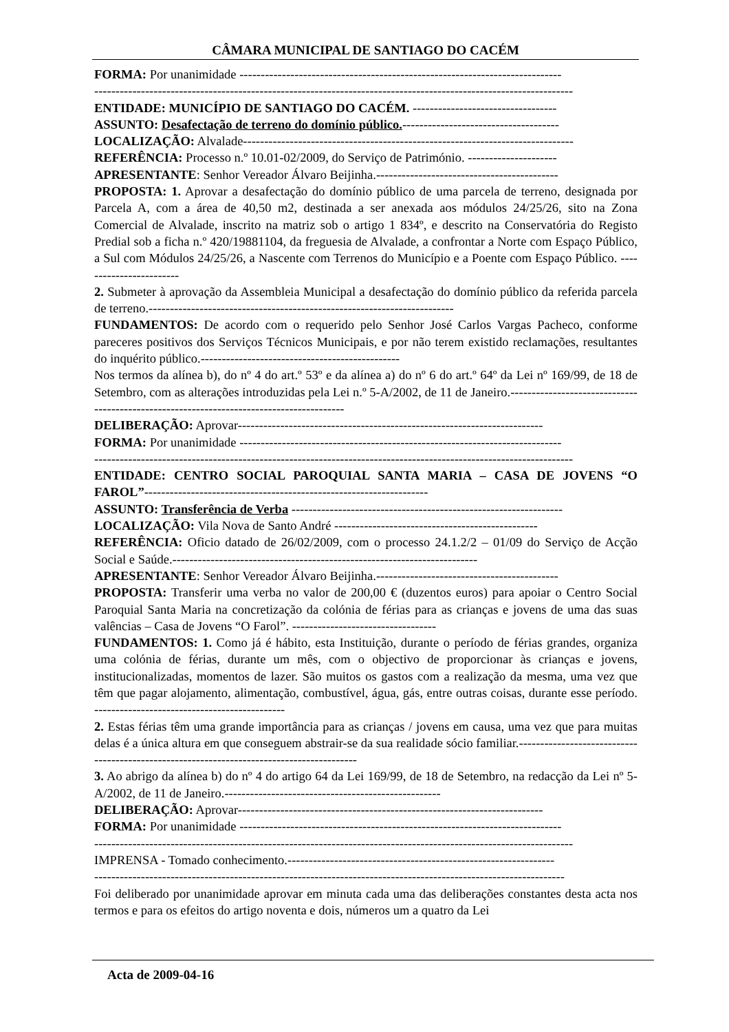CÂMARA MUNICIPAL DE SANTIAGO DO CACÉM
FORMA: Por unanimidade ----------------------------------------------------------------------------
-----------------------------------------------------------------------------------------------------------------
ENTIDADE: MUNICÍPIO DE SANTIAGO DO CACÉM. ----------------------------------
ASSUNTO: Desafectação de terreno do domínio público.-------------------------------------
LOCALIZAÇÃO: Alvalade------------------------------------------------------------------------------
REFERÊNCIA: Processo n.º 10.01-02/2009, do Serviço de Património. ---------------------
APRESENTANTE: Senhor Vereador Álvaro Beijinha.-------------------------------------------
PROPOSTA: 1. Aprovar a desafectação do domínio público de uma parcela de terreno, designada por Parcela A, com a área de 40,50 m2, destinada a ser anexada aos módulos 24/25/26, sito na Zona Comercial de Alvalade, inscrito na matriz sob o artigo 1 834º, e descrito na Conservatória do Registo Predial sob a ficha n.º 420/19881104, da freguesia de Alvalade, a confrontar a Norte com Espaço Público, a Sul com Módulos 24/25/26, a Nascente com Terrenos do Município e a Poente com Espaço Público. ------------------------
2. Submeter à aprovação da Assembleia Municipal a desafectação do domínio público da referida parcela de terreno.------------------------------------------------------------------------
FUNDAMENTOS: De acordo com o requerido pelo Senhor José Carlos Vargas Pacheco, conforme pareceres positivos dos Serviços Técnicos Municipais, e por não terem existido reclamações, resultantes do inquérito público.-----------------------------------------------
Nos termos da alínea b), do nº 4 do art.º 53º e da alínea a) do nº 6 do art.º 64º da Lei nº 169/99, de 18 de Setembro, com as alterações introduzidas pela Lei n.º 5-A/2002, de 11 de Janeiro.-----------------------------------------------------------------------------------------
DELIBERAÇÃO: Aprovar------------------------------------------------------------------------
FORMA: Por unanimidade ----------------------------------------------------------------------------
-----------------------------------------------------------------------------------------------------------------
ENTIDADE: CENTRO SOCIAL PAROQUIAL SANTA MARIA – CASA DE JOVENS “O FAROL”-------------------------------------------------------------------
ASSUNTO: Transferência de Verba ----------------------------------------------------------------
LOCALIZAÇÃO: Vila Nova de Santo André ------------------------------------------------
REFERÊNCIA: Oficio datado de 26/02/2009, com o processo 24.1.2/2 – 01/09 do Serviço de Acção Social e Saúde.------------------------------------------------------------------------
APRESENTANTE: Senhor Vereador Álvaro Beijinha.-------------------------------------------
PROPOSTA: Transferir uma verba no valor de 200,00 € (duzentos euros) para apoiar o Centro Social Paroquial Santa Maria na concretização da colónia de férias para as crianças e jovens de uma das suas valências – Casa de Jovens “O Farol”. ----------------------------------
FUNDAMENTOS: 1. Como já é hábito, esta Instituição, durante o período de férias grandes, organiza uma colónia de férias, durante um mês, com o objectivo de proporcionar às crianças e jovens, institucionalizadas, momentos de lazer. São muitos os gastos com a realização da mesma, uma vez que têm que pagar alojamento, alimentação, combustível, água, gás, entre outras coisas, durante esse período. ---------------------------------------------
2. Estas férias têm uma grande importância para as crianças / jovens em causa, uma vez que para muitas delas é a única altura em que conseguem abstrair-se da sua realidade sócio familiar.------------------------------------------------------------------------------------------
3. Ao abrigo da alínea b) do nº 4 do artigo 64 da Lei 169/99, de 18 de Setembro, na redacção da Lei nº 5-A/2002, de 11 de Janeiro.---------------------------------------------------
DELIBERAÇÃO: Aprovar------------------------------------------------------------------------
FORMA: Por unanimidade ----------------------------------------------------------------------------
-----------------------------------------------------------------------------------------------------------------
IMPRENSA - Tomado conhecimento.---------------------------------------------------------------
---------------------------------------------------------------------------------------------------------------
Foi deliberado por unanimidade aprovar em minuta cada uma das deliberações constantes desta acta nos termos e para os efeitos do artigo noventa e dois, números um a quatro da Lei
Acta de 2009-04-16